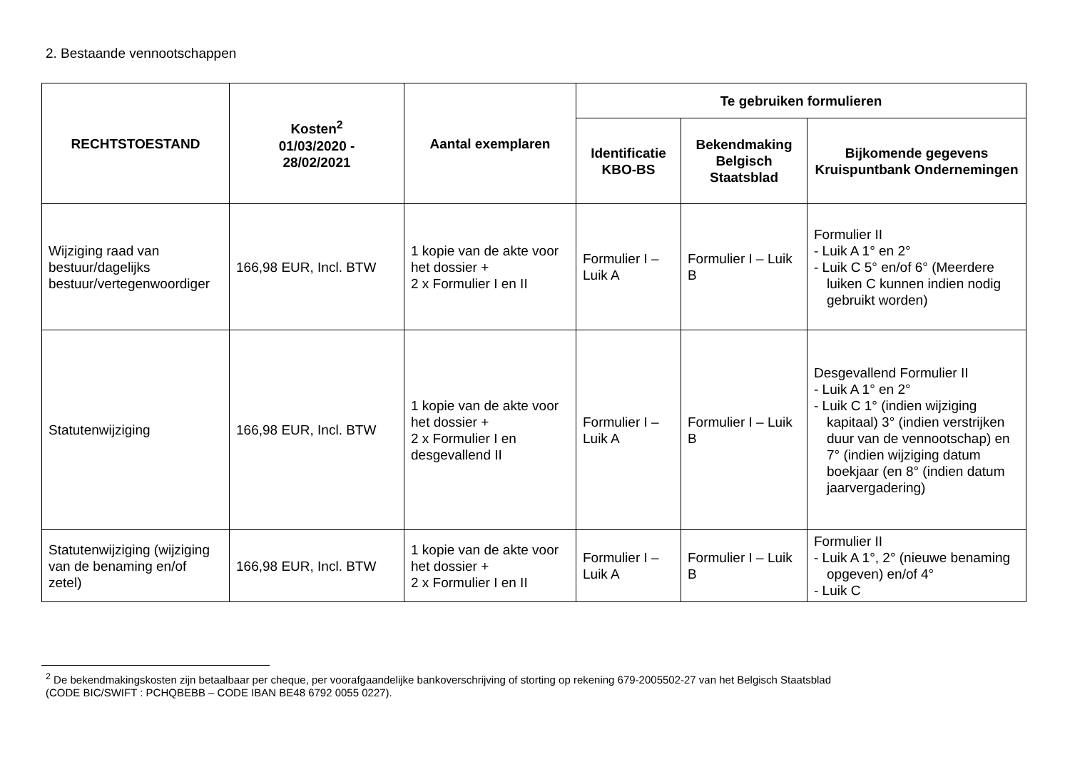2. Bestaande vennootschappen
| RECHTSTOESTAND | Kosten<sup>2</sup> 01/03/2020 - 28/02/2021 | Aantal exemplaren | Te gebruiken formulieren | | |
| --- | --- | --- | --- | --- | --- |
| | | | Identificatie KBO-BS | Bekendmaking Belgisch Staatsblad | Bijkomende gegevens Kruispuntbank Ondernemingen |
| Wijziging raad van bestuur/dagelijks bestuur/vertegenwoordiger | 166,98 EUR, Incl. BTW | 1 kopie van de akte voor het dossier + 2 x Formulier I en II | Formulier I – Luik A | Formulier I – Luik B | Formulier II - Luik A 1° en 2° - Luik C 5° en/of 6° (Meerdere luiken C kunnen indien nodig gebruikt worden) |
| Statutenwijziging | 166,98 EUR, Incl. BTW | 1 kopie van de akte voor het dossier + 2 x Formulier I en desgevallend II | Formulier I – Luik A | Formulier I – Luik B | Desgevallend Formulier II - Luik A 1° en 2° - Luik C 1° (indien wijziging kapitaal) 3° (indien verstrijken duur van de vennootschap) en 7° (indien wijziging datum boekjaar (en 8° (indien datum jaarvergadering) |
| Statutenwijziging (wijziging van de benaming en/of zetel) | 166,98 EUR, Incl. BTW | 1 kopie van de akte voor het dossier + 2 x Formulier I en II | Formulier I – Luik A | Formulier I – Luik B | Formulier II - Luik A 1°, 2° (nieuwe benaming opgeven) en/of 4° - Luik C |
<sup>2</sup> De bekendmakingskosten zijn betaalbaar per cheque, per voorafgaandelijke bankoverschrijving of storting op rekening 679-2005502-27 van het Belgisch Staatsblad
(CODE BIC/SWIFT : PCHQBEBB – CODE IBAN BE48 6792 0055 0227).